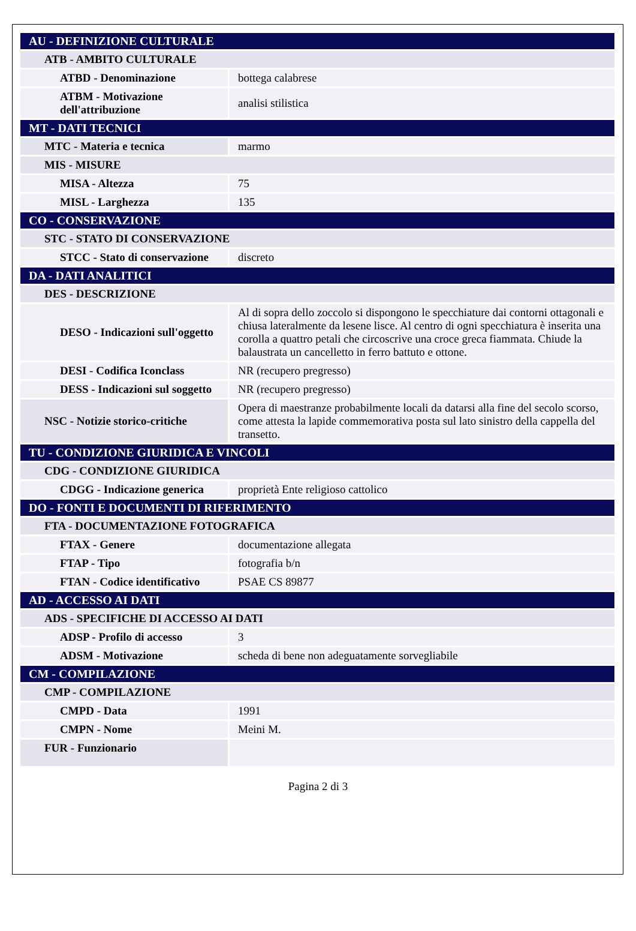| AU - DEFINIZIONE CULTURALE | |
| ATB - AMBITO CULTURALE | |
| ATBD - Denominazione | bottega calabrese |
| ATBM - Motivazione dell'attribuzione | analisi stilistica |
| MT - DATI TECNICI | |
| MTC - Materia e tecnica | marmo |
| MIS - MISURE | |
| MISA - Altezza | 75 |
| MISL - Larghezza | 135 |
| CO - CONSERVAZIONE | |
| STC - STATO DI CONSERVAZIONE | |
| STCC - Stato di conservazione | discreto |
| DA - DATI ANALITICI | |
| DES - DESCRIZIONE | |
| DESO - Indicazioni sull'oggetto | Al di sopra dello zoccolo si dispongono le specchiature dai contorni ottagonali e chiusa lateralmente da lesene lisce. Al centro di ogni specchiatura è inserita una corolla a quattro petali che circoscrive una croce greca fiammata. Chiude la balaustrata un cancelletto in ferro battuto e ottone. |
| DESI - Codifica Iconclass | NR (recupero pregresso) |
| DESS - Indicazioni sul soggetto | NR (recupero pregresso) |
| NSC - Notizie storico-critiche | Opera di maestranze probabilmente locali da datarsi alla fine del secolo scorso, come attesta la lapide commemorativa posta sul lato sinistro della cappella del transetto. |
| TU - CONDIZIONE GIURIDICA E VINCOLI | |
| CDG - CONDIZIONE GIURIDICA | |
| CDGG - Indicazione generica | proprietà Ente religioso cattolico |
| DO - FONTI E DOCUMENTI DI RIFERIMENTO | |
| FTA - DOCUMENTAZIONE FOTOGRAFICA | |
| FTAX - Genere | documentazione allegata |
| FTAP - Tipo | fotografia b/n |
| FTAN - Codice identificativo | PSAE CS 89877 |
| AD - ACCESSO AI DATI | |
| ADS - SPECIFICHE DI ACCESSO AI DATI | |
| ADSP - Profilo di accesso | 3 |
| ADSM - Motivazione | scheda di bene non adeguatamente sorvegliabile |
| CM - COMPILAZIONE | |
| CMP - COMPILAZIONE | |
| CMPD - Data | 1991 |
| CMPN - Nome | Meini M. |
| FUR - Funzionario | |
Pagina 2 di 3